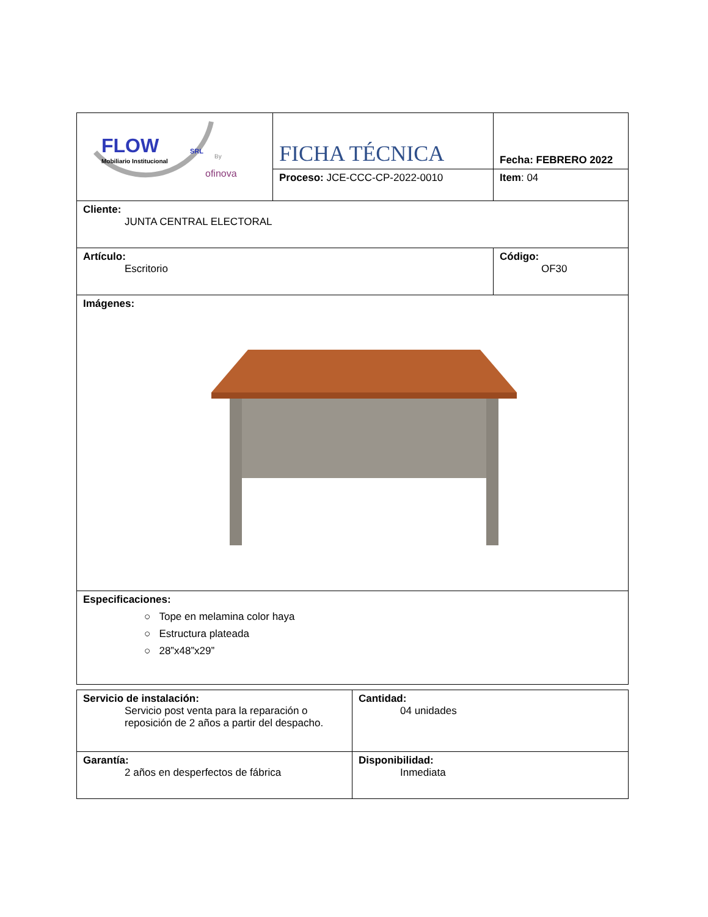| FLOW SRL Mobiliario Institucional By ofinova | FICHA TÉCNICA | Fecha: FEBRERO 2022 |
| | Proceso: JCE-CCC-CP-2022-0010 | Item : 04 |
| Cliente: JUNTA CENTRAL ELECTORAL | | |
| Artículo: Escritorio | | Código: OF30 |
| Imágenes: | | |
| Especificaciones: ○ Tope en melamina color haya ○ Estructura plateada ○ 28”x48”x29” | | |
| Servicio de instalación: Servicio post venta para la reparación o reposición de 2 años a partir del despacho. | Cantidad: 04 unidades |
| Garantía: 2 años en desperfectos de fábrica | Disponibilidad: Inmediata |